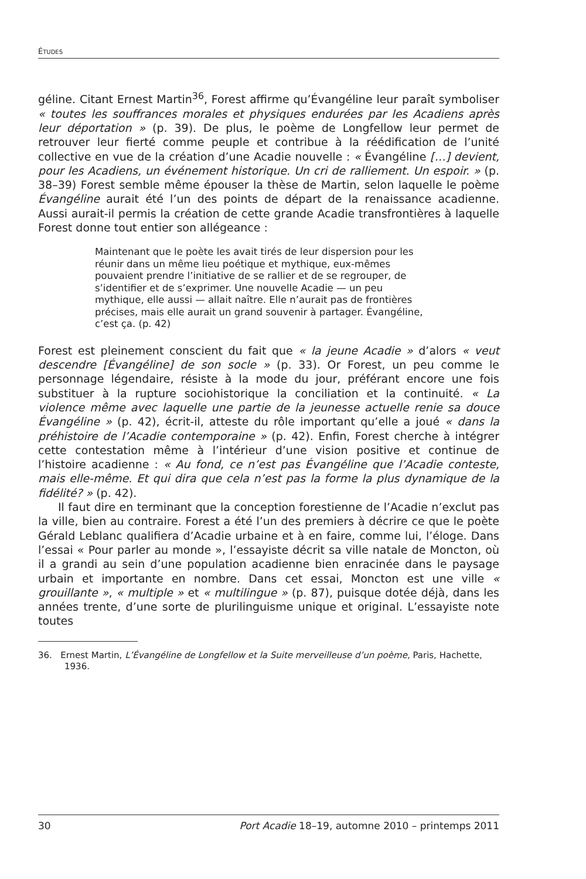ÉTUDES
géline. Citant Ernest Martin<sup>36</sup>, Forest affirme qu’Évangéline leur paraît symboliser « toutes les souffrances morales et physiques endurées par les Acadiens après leur déportation » (p. 39). De plus, le poème de Longfellow leur permet de retrouver leur fierté comme peuple et contribue à la réédification de l’unité collective en vue de la création d’une Acadie nouvelle : « Évangéline […] devient, pour les Acadiens, un événement historique. Un cri de ralliement. Un espoir. » (p. 38–39) Forest semble même épouser la thèse de Martin, selon laquelle le poème Évangéline aurait été l’un des points de départ de la renaissance acadienne. Aussi aurait-il permis la création de cette grande Acadie transfrontières à laquelle Forest donne tout entier son allégeance :
Maintenant que le poète les avait tirés de leur dispersion pour les réunir dans un même lieu poétique et mythique, eux-mêmes pouvaient prendre l’initiative de se rallier et de se regrouper, de s’identifier et de s’exprimer. Une nouvelle Acadie — un peu mythique, elle aussi — allait naître. Elle n’aurait pas de frontières précises, mais elle aurait un grand souvenir à partager. Évangéline, c’est ça. (p. 42)
Forest est pleinement conscient du fait que « la jeune Acadie » d’alors « veut descendre [Évangéline] de son socle » (p. 33). Or Forest, un peu comme le personnage légendaire, résiste à la mode du jour, préférant encore une fois substituer à la rupture sociohistorique la conciliation et la continuité. « La violence même avec laquelle une partie de la jeunesse actuelle renie sa douce Évangéline » (p. 42), écrit-il, atteste du rôle important qu’elle a joué « dans la préhistoire de l’Acadie contemporaine » (p. 42). Enfin, Forest cherche à intégrer cette contestation même à l’intérieur d’une vision positive et continue de l’histoire acadienne : « Au fond, ce n’est pas Évangéline que l’Acadie conteste, mais elle-même. Et qui dira que cela n’est pas la forme la plus dynamique de la fidélité? » (p. 42).
Il faut dire en terminant que la conception forestienne de l’Acadie n’exclut pas la ville, bien au contraire. Forest a été l’un des premiers à décrire ce que le poète Gérald Leblanc qualifiera d’Acadie urbaine et à en faire, comme lui, l’éloge. Dans l’essai « Pour parler au monde », l’essayiste décrit sa ville natale de Moncton, où il a grandi au sein d’une population acadienne bien enracinée dans le paysage urbain et importante en nombre. Dans cet essai, Moncton est une ville « grouillante », « multiple » et « multilingue » (p. 87), puisque dotée déjà, dans les années trente, d’une sorte de plurilinguisme unique et original. L’essayiste note toutes
36. Ernest Martin, L’Évangéline de Longfellow et la Suite merveilleuse d’un poème, Paris, Hachette, 1936.
30 Port Acadie 18–19, automne 2010 – printemps 2011